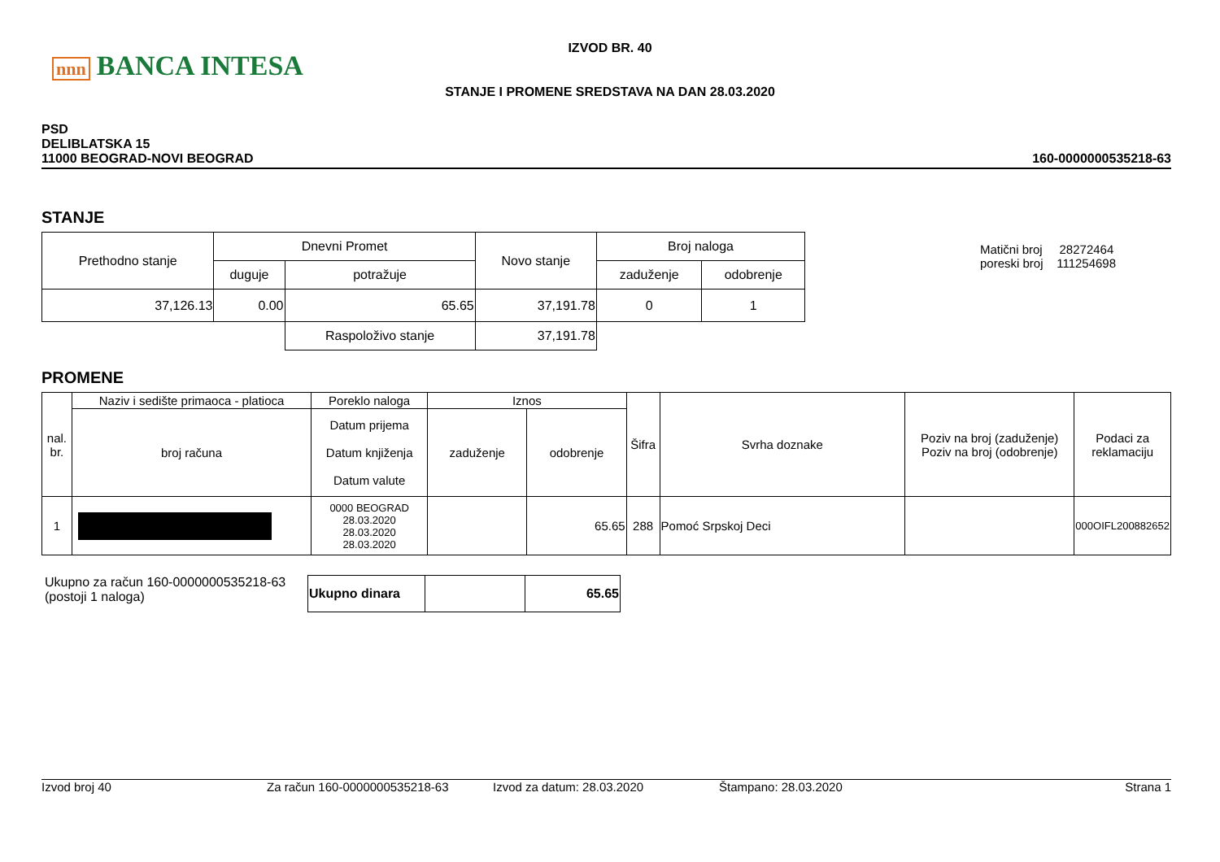nnn BANCA INTESA
IZVOD BR. 40
STANJE I PROMENE SREDSTAVA NA DAN 28.03.2020
PSD
DELIBLATSKA 15
11000 BEOGRAD-NOVI BEOGRAD
160-0000000535218-63
STANJE
| Prethodno stanje | Dnevni Promet | | Novo stanje | Broj naloga | |
| --- | --- | --- | --- | --- | --- |
| | duguje | potražuje | | zaduženje | odobrenje |
| 37,126.13 | 0.00 | 65.65 | 37,191.78 | 0 | 1 |
| | | Raspoloživo stanje | 37,191.78 | | |
Matični broj 28272464
poreski broj 111254698
PROMENE
| nal. br. | Naziv i sedište primaoca - platioca | Poreklo naloga | Iznos | | Šifra | Svrha doznake | Poziv na broj (zaduženje) Poziv na broj (odobrenje) | Podaci za reklamaciju |
| --- | --- | --- | --- | --- | --- | --- | --- | --- |
| | broj računa | Datum prijema Datum knjiženja Datum valute | zaduženje | odobrenje | | | | |
| 1 | | 0000 BEOGRAD 28.03.2020 28.03.2020 28.03.2020 | | 65.65 | 288 | Pomoć Srpskoj Deci | | 000OIFL200882652 |
Ukupno za račun 160-0000000535218-63
(postoji 1 naloga)
| Ukupno dinara | | 65.65 |
Izvod broj 40 Za račun 160-0000000535218-63 Izvod za datum: 28.03.2020 Štampano: 28.03.2020 Strana 1